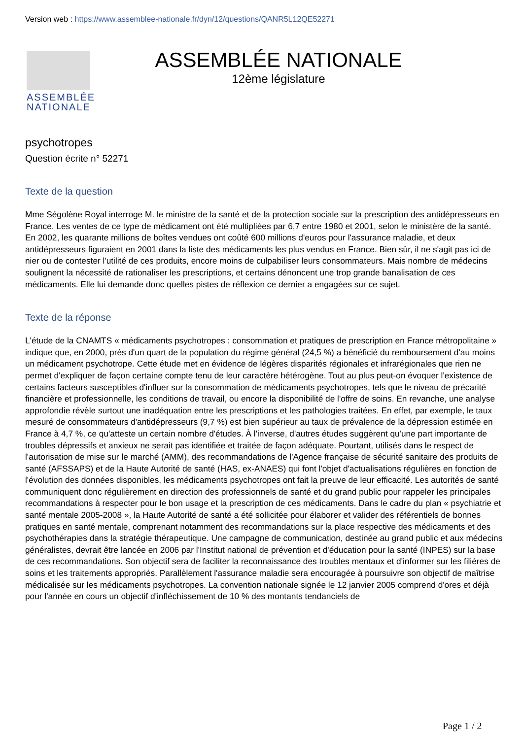Version web : https://www.assemblee-nationale.fr/dyn/12/questions/QANR5L12QE52271
ASSEMBLÉE
NATIONALE
ASSEMBLÉE NATIONALE
12ème législature
psychotropes
Question écrite n° 52271
Texte de la question
Mme Ségolène Royal interroge M. le ministre de la santé et de la protection sociale sur la prescription des antidépresseurs en France. Les ventes de ce type de médicament ont été multipliées par 6,7 entre 1980 et 2001, selon le ministère de la santé. En 2002, les quarante millions de boîtes vendues ont coûté 600 millions d'euros pour l'assurance maladie, et deux antidépresseurs figuraient en 2001 dans la liste des médicaments les plus vendus en France. Bien sûr, il ne s'agit pas ici de nier ou de contester l'utilité de ces produits, encore moins de culpabiliser leurs consommateurs. Mais nombre de médecins soulignent la nécessité de rationaliser les prescriptions, et certains dénoncent une trop grande banalisation de ces médicaments. Elle lui demande donc quelles pistes de réflexion ce dernier a engagées sur ce sujet.
Texte de la réponse
L'étude de la CNAMTS « médicaments psychotropes : consommation et pratiques de prescription en France métropolitaine » indique que, en 2000, près d'un quart de la population du régime général (24,5 %) a bénéficié du remboursement d'au moins un médicament psychotrope. Cette étude met en évidence de légères disparités régionales et infrarégionales que rien ne permet d'expliquer de façon certaine compte tenu de leur caractère hétérogène. Tout au plus peut-on évoquer l'existence de certains facteurs susceptibles d'influer sur la consommation de médicaments psychotropes, tels que le niveau de précarité financière et professionnelle, les conditions de travail, ou encore la disponibilité de l'offre de soins. En revanche, une analyse approfondie révèle surtout une inadéquation entre les prescriptions et les pathologies traitées. En effet, par exemple, le taux mesuré de consommateurs d'antidépresseurs (9,7 %) est bien supérieur au taux de prévalence de la dépression estimée en France à 4,7 %, ce qu'atteste un certain nombre d'études. À l'inverse, d'autres études suggèrent qu'une part importante de troubles dépressifs et anxieux ne serait pas identifiée et traitée de façon adéquate. Pourtant, utilisés dans le respect de l'autorisation de mise sur le marché (AMM), des recommandations de l'Agence française de sécurité sanitaire des produits de santé (AFSSAPS) et de la Haute Autorité de santé (HAS, ex-ANAES) qui font l'objet d'actualisations régulières en fonction de l'évolution des données disponibles, les médicaments psychotropes ont fait la preuve de leur efficacité. Les autorités de santé communiquent donc régulièrement en direction des professionnels de santé et du grand public pour rappeler les principales recommandations à respecter pour le bon usage et la prescription de ces médicaments. Dans le cadre du plan « psychiatrie et santé mentale 2005-2008 », la Haute Autorité de santé a été sollicitée pour élaborer et valider des référentiels de bonnes pratiques en santé mentale, comprenant notamment des recommandations sur la place respective des médicaments et des psychothérapies dans la stratégie thérapeutique. Une campagne de communication, destinée au grand public et aux médecins généralistes, devrait être lancée en 2006 par l'Institut national de prévention et d'éducation pour la santé (INPES) sur la base de ces recommandations. Son objectif sera de faciliter la reconnaissance des troubles mentaux et d'informer sur les filières de soins et les traitements appropriés. Parallèlement l'assurance maladie sera encouragée à poursuivre son objectif de maîtrise médicalisée sur les médicaments psychotropes. La convention nationale signée le 12 janvier 2005 comprend d'ores et déjà pour l'année en cours un objectif d'infléchissement de 10 % des montants tendanciels de
Page 1 / 2